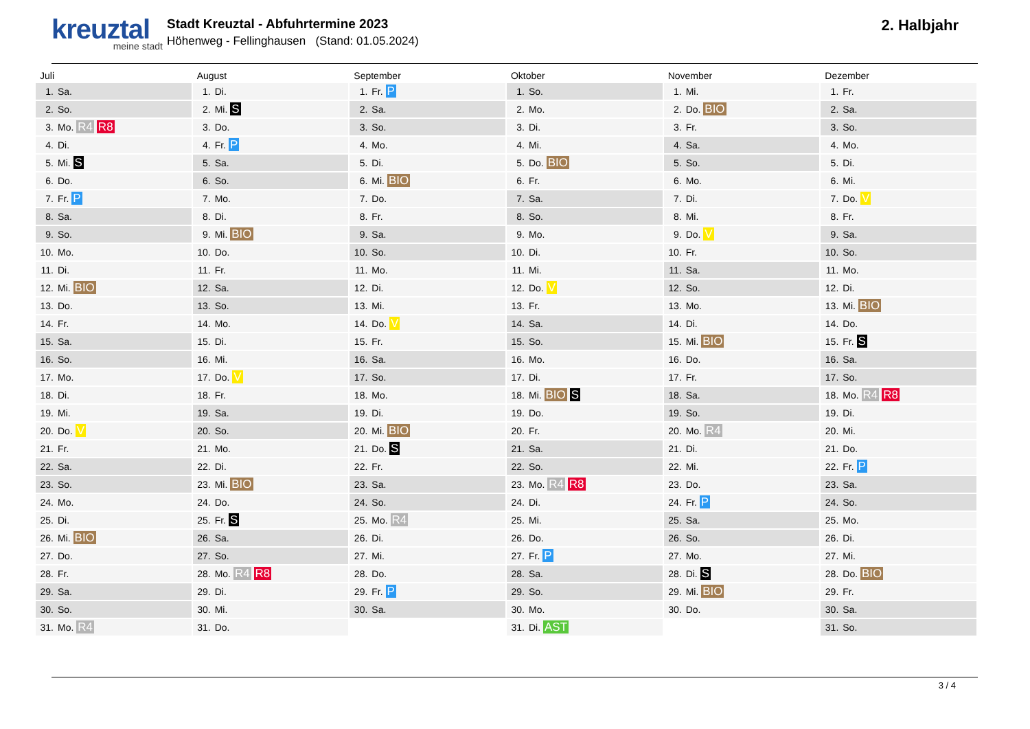kreuztal
meine stadt
Stadt Kreuztal - Abfuhrtermine 2023
Höhenweg - Fellinghausen (Stand: 01.05.2024)
2. Halbjahr
| Juli | August | September | Oktober | November | Dezember |
| --- | --- | --- | --- | --- | --- |
| 1. Sa. | 1. Di. | 1. Fr. P | 1. So. | 1. Mi. | 1. Fr. |
| 2. So. | 2. Mi. S | 2. Sa. | 2. Mo. | 2. Do. BIO | 2. Sa. |
| 3. Mo. R4 R8 | 3. Do. | 3. So. | 3. Di. | 3. Fr. | 3. So. |
| 4. Di. | 4. Fr. P | 4. Mo. | 4. Mi. | 4. Sa. | 4. Mo. |
| 5. Mi. S | 5. Sa. | 5. Di. | 5. Do. BIO | 5. So. | 5. Di. |
| 6. Do. | 6. So. | 6. Mi. BIO | 6. Fr. | 6. Mo. | 6. Mi. |
| 7. Fr. P | 7. Mo. | 7. Do. | 7. Sa. | 7. Di. | 7. Do. V |
| 8. Sa. | 8. Di. | 8. Fr. | 8. So. | 8. Mi. | 8. Fr. |
| 9. So. | 9. Mi. BIO | 9. Sa. | 9. Mo. | 9. Do. V | 9. Sa. |
| 10. Mo. | 10. Do. | 10. So. | 10. Di. | 10. Fr. | 10. So. |
| 11. Di. | 11. Fr. | 11. Mo. | 11. Mi. | 11. Sa. | 11. Mo. |
| 12. Mi. BIO | 12. Sa. | 12. Di. | 12. Do. V | 12. So. | 12. Di. |
| 13. Do. | 13. So. | 13. Mi. | 13. Fr. | 13. Mo. | 13. Mi. BIO |
| 14. Fr. | 14. Mo. | 14. Do. V | 14. Sa. | 14. Di. | 14. Do. |
| 15. Sa. | 15. Di. | 15. Fr. | 15. So. | 15. Mi. BIO | 15. Fr. S |
| 16. So. | 16. Mi. | 16. Sa. | 16. Mo. | 16. Do. | 16. Sa. |
| 17. Mo. | 17. Do. V | 17. So. | 17. Di. | 17. Fr. | 17. So. |
| 18. Di. | 18. Fr. | 18. Mo. | 18. Mi. BIO S | 18. Sa. | 18. Mo. R4 R8 |
| 19. Mi. | 19. Sa. | 19. Di. | 19. Do. | 19. So. | 19. Di. |
| 20. Do. V | 20. So. | 20. Mi. BIO | 20. Fr. | 20. Mo. R4 | 20. Mi. |
| 21. Fr. | 21. Mo. | 21. Do. S | 21. Sa. | 21. Di. | 21. Do. |
| 22. Sa. | 22. Di. | 22. Fr. | 22. So. | 22. Mi. | 22. Fr. P |
| 23. So. | 23. Mi. BIO | 23. Sa. | 23. Mo. R4 R8 | 23. Do. | 23. Sa. |
| 24. Mo. | 24. Do. | 24. So. | 24. Di. | 24. Fr. P | 24. So. |
| 25. Di. | 25. Fr. S | 25. Mo. R4 | 25. Mi. | 25. Sa. | 25. Mo. |
| 26. Mi. BIO | 26. Sa. | 26. Di. | 26. Do. | 26. So. | 26. Di. |
| 27. Do. | 27. So. | 27. Mi. | 27. Fr. P | 27. Mo. | 27. Mi. |
| 28. Fr. | 28. Mo. R4 R8 | 28. Do. | 28. Sa. | 28. Di. S | 28. Do. BIO |
| 29. Sa. | 29. Di. | 29. Fr. P | 29. So. | 29. Mi. BIO | 29. Fr. |
| 30. So. | 30. Mi. | 30. Sa. | 30. Mo. | 30. Do. | 30. Sa. |
| 31. Mo. R4 | 31. Do. | | 31. Di. AST | | 31. So. |
3 / 4